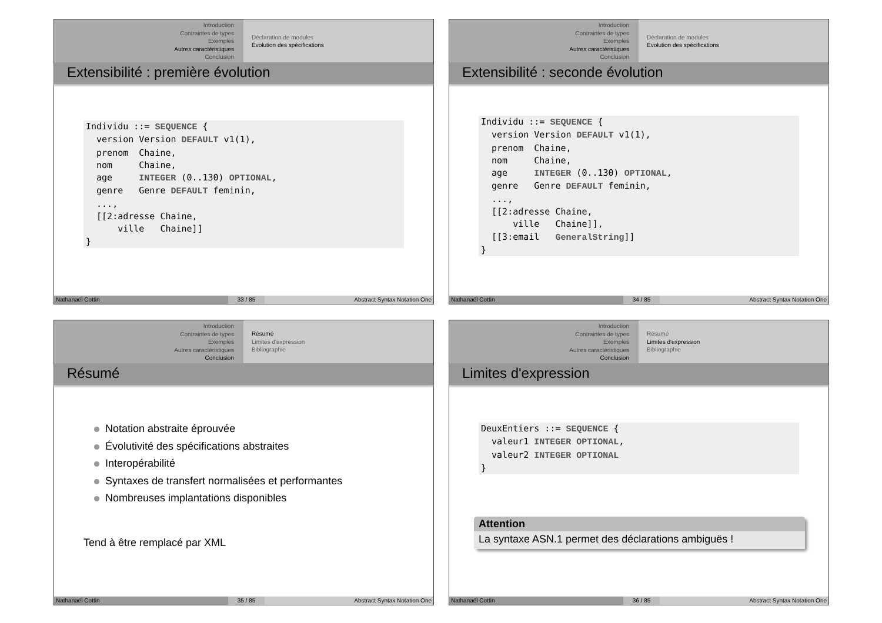Introduction
Contraintes de types
Exemples
Autres caractéristiques
Conclusion
Déclaration de modules
Évolution des spécifications
Extensibilité : première évolution
Individu ::= SEQUENCE {
  version Version DEFAULT v1(1),
  prenom  Chaine,
  nom     Chaine,
  age     INTEGER (0..130) OPTIONAL,
  genre   Genre DEFAULT feminin,
  ...,
  [[2:adresse Chaine,
      ville   Chaine]]
}
Nathanaël Cottin 33 / 85 Abstract Syntax Notation One
Introduction
Contraintes de types
Exemples
Autres caractéristiques
Conclusion
Déclaration de modules
Évolution des spécifications
Extensibilité : seconde évolution
Individu ::= SEQUENCE {
  version Version DEFAULT v1(1),
  prenom  Chaine,
  nom     Chaine,
  age     INTEGER (0..130) OPTIONAL,
  genre   Genre DEFAULT feminin,
  ...,
  [[2:adresse Chaine,
      ville   Chaine]],
  [[3:email   GeneralString]]
}
Nathanaël Cottin 34 / 85 Abstract Syntax Notation One
Introduction
Contraintes de types
Exemples
Autres caractéristiques
Conclusion
Résumé
Limites d'expression
Bibliographie
Résumé
Notation abstraite éprouvée
Évolutivité des spécifications abstraites
Interopérabilité
Syntaxes de transfert normalisées et performantes
Nombreuses implantations disponibles
Tend à être remplacé par XML
Nathanaël Cottin 35 / 85 Abstract Syntax Notation One
Introduction
Contraintes de types
Exemples
Autres caractéristiques
Conclusion
Résumé
Limites d'expression
Bibliographie
Limites d'expression
DeuxEntiers ::= SEQUENCE {
  valeur1 INTEGER OPTIONAL,
  valeur2 INTEGER OPTIONAL
}
Attention
La syntaxe ASN.1 permet des déclarations ambiguës !
Nathanaël Cottin 36 / 85 Abstract Syntax Notation One